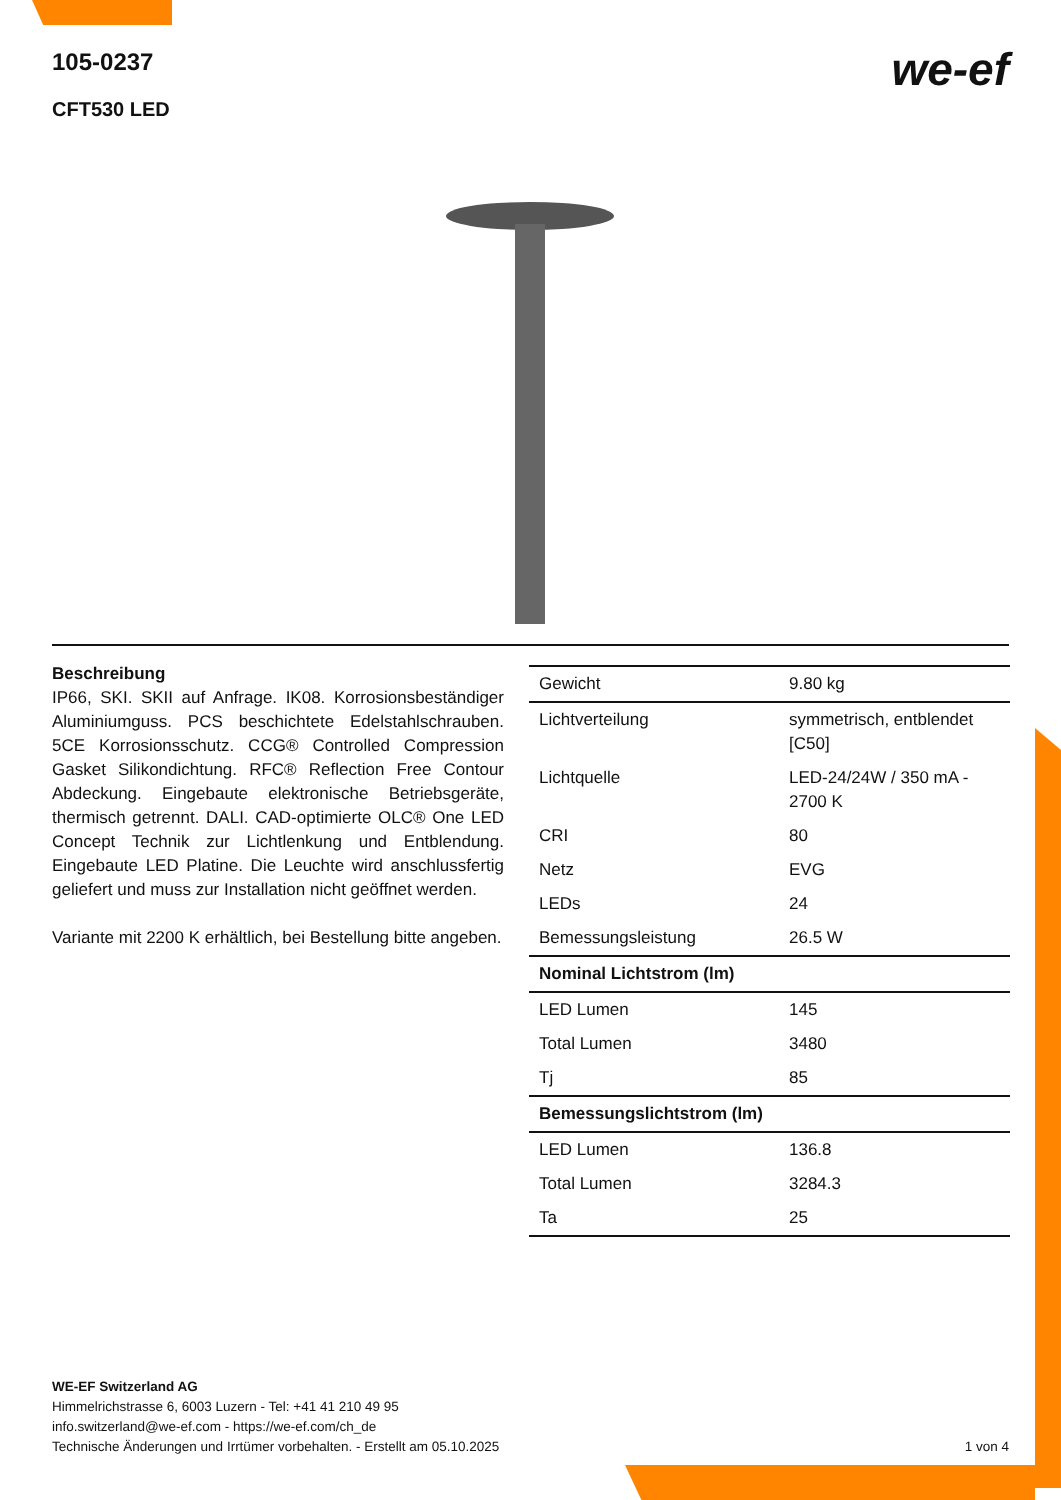105-0237
CFT530 LED
we-ef
Beschreibung
IP66, SKI. SKII auf Anfrage. IK08. Korrosionsbeständiger Aluminiumguss. PCS beschichtete Edelstahlschrauben. 5CE Korrosionsschutz. CCG® Controlled Compression Gasket Silikondichtung. RFC® Reflection Free Contour Abdeckung. Eingebaute elektronische Betriebsgeräte, thermisch getrennt. DALI. CAD-optimierte OLC® One LED Concept Technik zur Lichtlenkung und Entblendung. Eingebaute LED Platine. Die Leuchte wird anschlussfertig geliefert und muss zur Installation nicht geöffnet werden.
Variante mit 2200 K erhältlich, bei Bestellung bitte angeben.
| Gewicht | 9.80 kg |
| Lichtverteilung | symmetrisch, entblendet [C50] |
| Lichtquelle | LED-24/24W / 350 mA - 2700 K |
| CRI | 80 |
| Netz | EVG |
| LEDs | 24 |
| Bemessungsleistung | 26.5 W |
| Nominal Lichtstrom (lm) | |
| LED Lumen | 145 |
| Total Lumen | 3480 |
| Tj | 85 |
| Bemessungslichtstrom (lm) | |
| LED Lumen | 136.8 |
| Total Lumen | 3284.3 |
| Ta | 25 |
WE-EF Switzerland AG
Himmelrichstrasse 6, 6003 Luzern - Tel: +41 41 210 49 95
info.switzerland@we-ef.com - https://we-ef.com/ch_de
Technische Änderungen und Irrtümer vorbehalten. - Erstellt am 05.10.2025 1 von 4